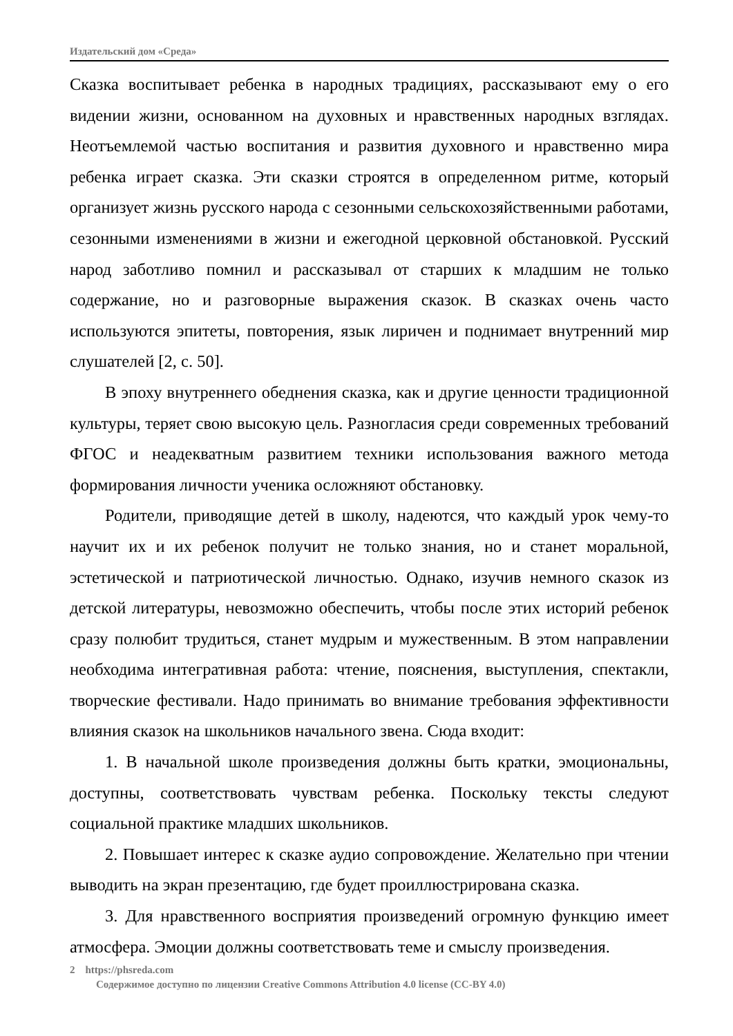Издательский дом «Среда»
Сказка воспитывает ребенка в народных традициях, рассказывают ему о его видении жизни, основанном на духовных и нравственных народных взглядах. Неотъемлемой частью воспитания и развития духовного и нравственно мира ребенка играет сказка. Эти сказки строятся в определенном ритме, который организует жизнь русского народа с сезонными сельскохозяйственными работами, сезонными изменениями в жизни и ежегодной церковной обстановкой. Русский народ заботливо помнил и рассказывал от старших к младшим не только содержание, но и разговорные выражения сказок. В сказках очень часто используются эпитеты, повторения, язык лиричен и поднимает внутренний мир слушателей [2, с. 50].
В эпоху внутреннего обеднения сказка, как и другие ценности традиционной культуры, теряет свою высокую цель. Разногласия среди современных требований ФГОС и неадекватным развитием техники использования важного метода формирования личности ученика осложняют обстановку.
Родители, приводящие детей в школу, надеются, что каждый урок чему-то научит их и их ребенок получит не только знания, но и станет моральной, эстетической и патриотической личностью. Однако, изучив немного сказок из детской литературы, невозможно обеспечить, чтобы после этих историй ребенок сразу полюбит трудиться, станет мудрым и мужественным. В этом направлении необходима интегративная работа: чтение, пояснения, выступления, спектакли, творческие фестивали. Надо принимать во внимание требования эффективности влияния сказок на школьников начального звена. Сюда входит:
1. В начальной школе произведения должны быть кратки, эмоциональны, доступны, соответствовать чувствам ребенка. Поскольку тексты следуют социальной практике младших школьников.
2. Повышает интерес к сказке аудио сопровождение. Желательно при чтении выводить на экран презентацию, где будет проиллюстрирована сказка.
3. Для нравственного восприятия произведений огромную функцию имеет атмосфера. Эмоции должны соответствовать теме и смыслу произведения.
2 https://phsreda.com
Содержимое доступно по лицензии Creative Commons Attribution 4.0 license (CC-BY 4.0)